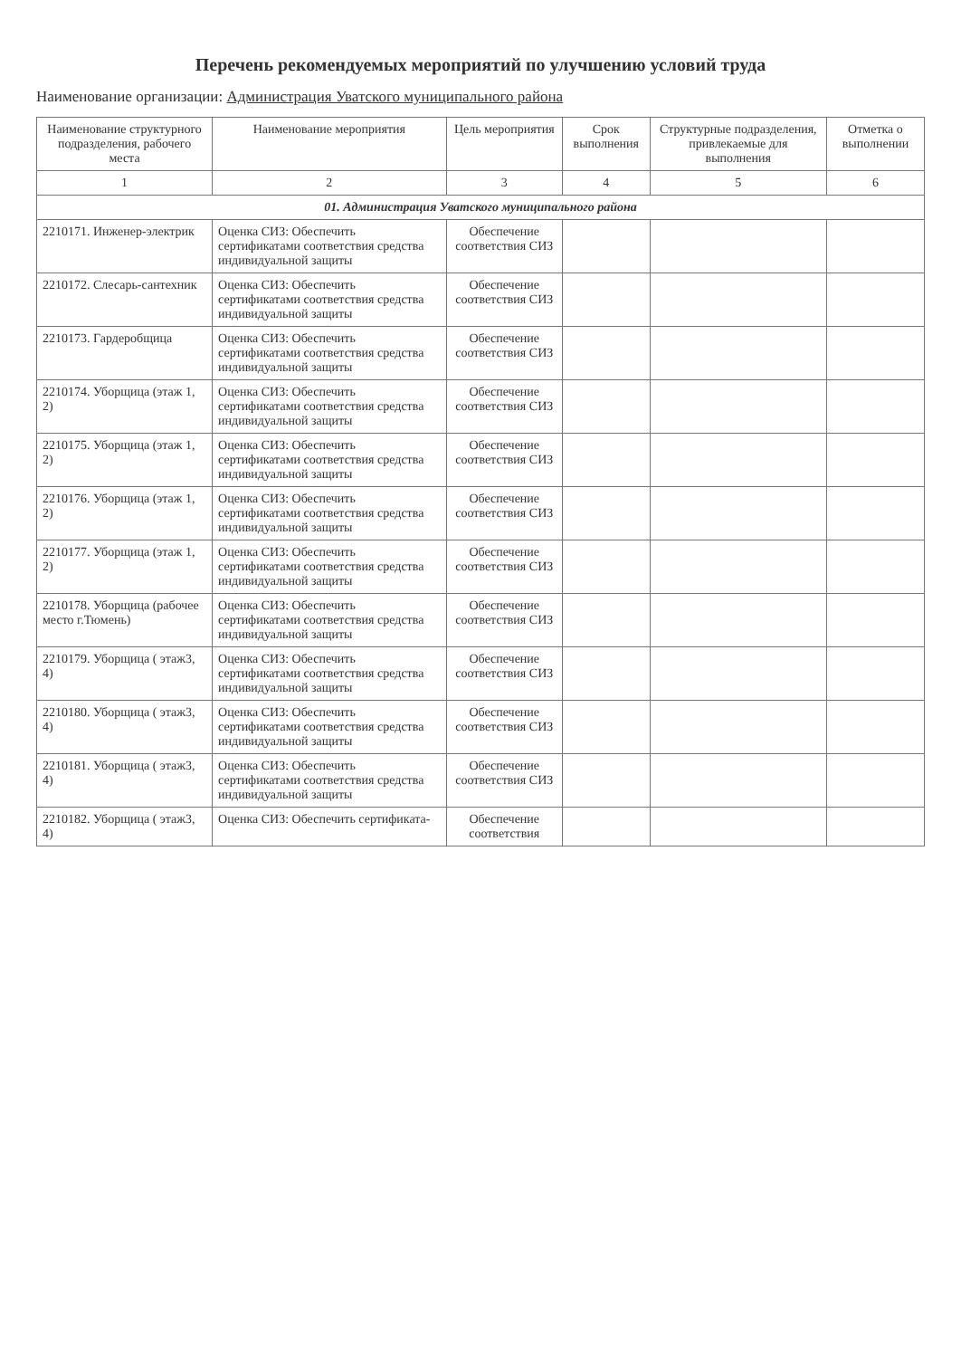Перечень рекомендуемых мероприятий по улучшению условий труда
Наименование организации: Администрация Уватского муниципального района
| Наименование структурного подразделения, рабочего места | Наименование мероприятия | Цель мероприятия | Срок выполнения | Структурные подразделения, привлекаемые для выполнения | Отметка о выполнении |
| --- | --- | --- | --- | --- | --- |
| 1 | 2 | 3 | 4 | 5 | 6 |
| 01. Администрация Уватского муниципального района | | | | | |
| 2210171. Инженер-электрик | Оценка СИЗ: Обеспечить сертификатами соответствия средства индивидуальной защиты | Обеспечение соответствия СИЗ | | | |
| 2210172. Слесарь-сантехник | Оценка СИЗ: Обеспечить сертификатами соответствия средства индивидуальной защиты | Обеспечение соответствия СИЗ | | | |
| 2210173. Гардеробщица | Оценка СИЗ: Обеспечить сертификатами соответствия средства индивидуальной защиты | Обеспечение соответствия СИЗ | | | |
| 2210174. Уборщица (этаж 1, 2) | Оценка СИЗ: Обеспечить сертификатами соответствия средства индивидуальной защиты | Обеспечение соответствия СИЗ | | | |
| 2210175. Уборщица (этаж 1, 2) | Оценка СИЗ: Обеспечить сертификатами соответствия средства индивидуальной защиты | Обеспечение соответствия СИЗ | | | |
| 2210176. Уборщица (этаж 1, 2) | Оценка СИЗ: Обеспечить сертификатами соответствия средства индивидуальной защиты | Обеспечение соответствия СИЗ | | | |
| 2210177. Уборщица (этаж 1, 2) | Оценка СИЗ: Обеспечить сертификатами соответствия средства индивидуальной защиты | Обеспечение соответствия СИЗ | | | |
| 2210178. Уборщица (рабочее место г.Тюмень) | Оценка СИЗ: Обеспечить сертификатами соответствия средства индивидуальной защиты | Обеспечение соответствия СИЗ | | | |
| 2210179. Уборщица ( этаж3, 4) | Оценка СИЗ: Обеспечить сертификатами соответствия средства индивидуальной защиты | Обеспечение соответствия СИЗ | | | |
| 2210180. Уборщица ( этаж3, 4) | Оценка СИЗ: Обеспечить сертификатами соответствия средства индивидуальной защиты | Обеспечение соответствия СИЗ | | | |
| 2210181. Уборщица ( этаж3, 4) | Оценка СИЗ: Обеспечить сертификатами соответствия средства индивидуальной защиты | Обеспечение соответствия СИЗ | | | |
| 2210182. Уборщица ( этаж3, 4) | Оценка СИЗ: Обеспечить сертификата- | Обеспечение соответствия | | | |